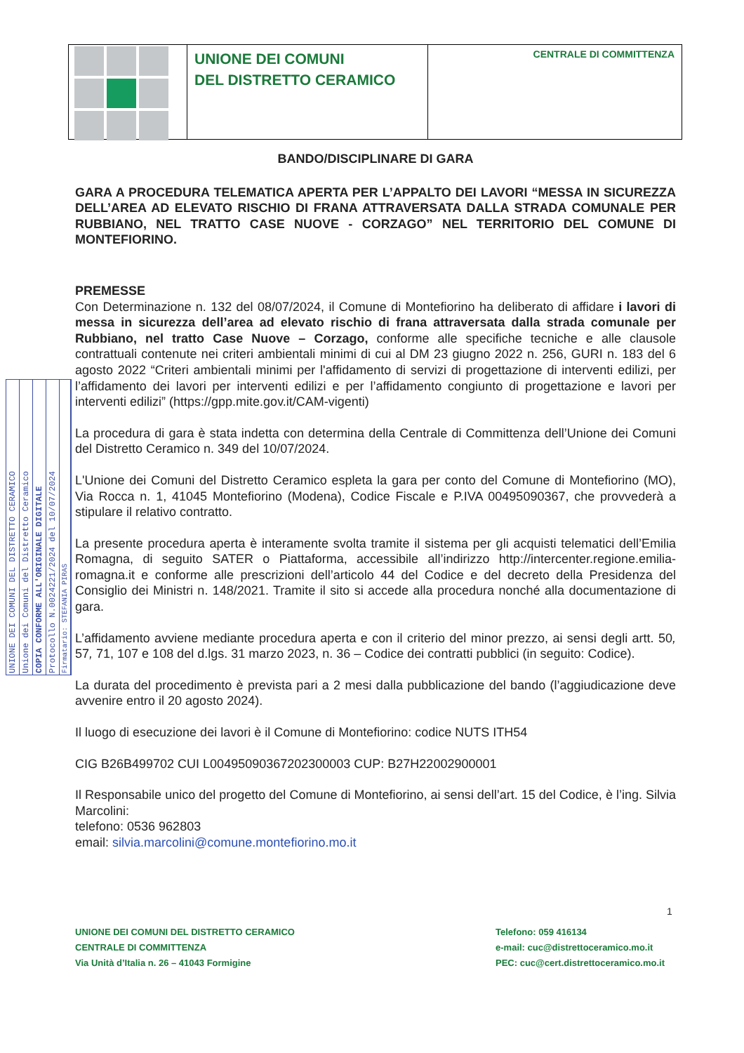UNIONE DEI COMUNI
DEL DISTRETTO CERAMICO
CENTRALE DI COMMITTENZA
UNIONE DEI COMUNI DEL DISTRETTO CERAMICO
Unione dei Comuni del Distretto Ceramico
COPIA CONFORME ALL'ORIGINALE DIGITALE
Protocollo N.0024221/2024 del 10/07/2024
Firmatario: STEFANIA PIRAS
BANDO/DISCIPLINARE DI GARA
GARA A PROCEDURA TELEMATICA APERTA PER L’APPALTO DEI LAVORI “MESSA IN SICUREZZA DELL’AREA AD ELEVATO RISCHIO DI FRANA ATTRAVERSATA DALLA STRADA COMUNALE PER RUBBIANO, NEL TRATTO CASE NUOVE - CORZAGO” NEL TERRITORIO DEL COMUNE DI MONTEFIORINO.
PREMESSE
Con Determinazione n. 132 del 08/07/2024, il Comune di Montefiorino ha deliberato di affidare i lavori di messa in sicurezza dell’area ad elevato rischio di frana attraversata dalla strada comunale per Rubbiano, nel tratto Case Nuove – Corzago, conforme alle specifiche tecniche e alle clausole contrattuali contenute nei criteri ambientali minimi di cui al DM 23 giugno 2022 n. 256, GURI n. 183 del 6 agosto 2022 “Criteri ambientali minimi per l'affidamento di servizi di progettazione di interventi edilizi, per l’affidamento dei lavori per interventi edilizi e per l’affidamento congiunto di progettazione e lavori per interventi edilizi” (https://gpp.mite.gov.it/CAM-vigenti)
La procedura di gara è stata indetta con determina della Centrale di Committenza dell’Unione dei Comuni del Distretto Ceramico n. 349 del 10/07/2024.
L'Unione dei Comuni del Distretto Ceramico espleta la gara per conto del Comune di Montefiorino (MO), Via Rocca n. 1, 41045 Montefiorino (Modena), Codice Fiscale e P.IVA 00495090367, che provvederà a stipulare il relativo contratto.
La presente procedura aperta è interamente svolta tramite il sistema per gli acquisti telematici dell’Emilia Romagna, di seguito SATER o Piattaforma, accessibile all’indirizzo http://intercenter.regione.emilia-romagna.it e conforme alle prescrizioni dell’articolo 44 del Codice e del decreto della Presidenza del Consiglio dei Ministri n. 148/2021. Tramite il sito si accede alla procedura nonché alla documentazione di gara.
L’affidamento avviene mediante procedura aperta e con il criterio del minor prezzo, ai sensi degli artt. 50, 57, 71, 107 e 108 del d.lgs. 31 marzo 2023, n. 36 – Codice dei contratti pubblici (in seguito: Codice).
La durata del procedimento è prevista pari a 2 mesi dalla pubblicazione del bando (l’aggiudicazione deve avvenire entro il 20 agosto 2024).
Il luogo di esecuzione dei lavori è il Comune di Montefiorino: codice NUTS ITH54
CIG B26B499702 CUI L00495090367202300003 CUP: B27H22002900001
Il Responsabile unico del progetto del Comune di Montefiorino, ai sensi dell’art. 15 del Codice, è l’ing. Silvia Marcolini:
telefono: 0536 962803
email: silvia.marcolini@comune.montefiorino.mo.it
1
UNIONE DEI COMUNI DEL DISTRETTO CERAMICO
CENTRALE DI COMMITTENZA
Via Unità d’Italia n. 26 – 41043 Formigine
Telefono: 059 416134
e-mail: cuc@distrettoceramico.mo.it
PEC: cuc@cert.distrettoceramico.mo.it